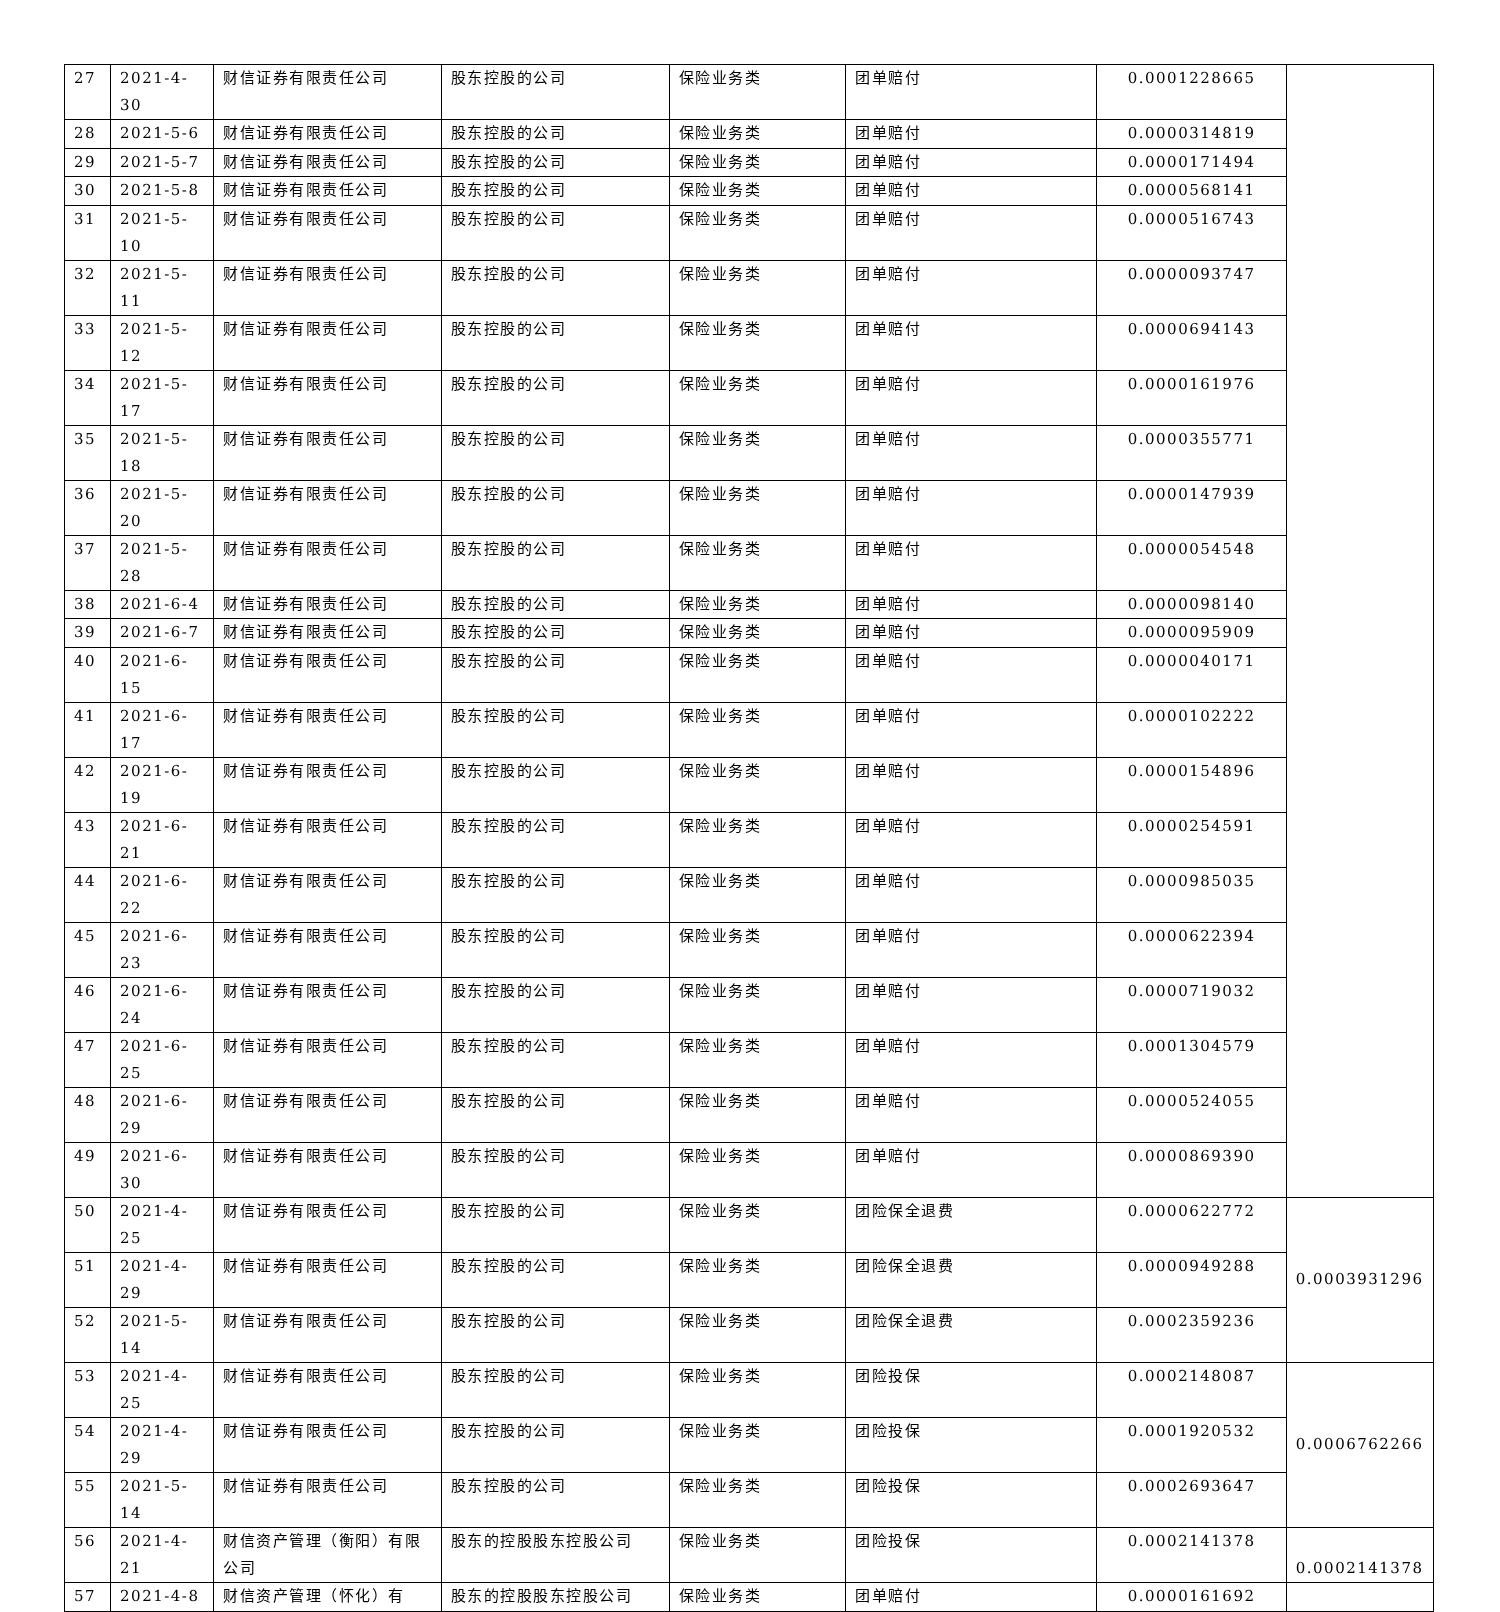| 27 | 2021-4-30 | 财信证券有限责任公司 | 股东控股的公司 | 保险业务类 | 团单赔付 | 0.0001228665 | |
| 28 | 2021-5-6 | 财信证券有限责任公司 | 股东控股的公司 | 保险业务类 | 团单赔付 | 0.0000314819 | |
| 29 | 2021-5-7 | 财信证券有限责任公司 | 股东控股的公司 | 保险业务类 | 团单赔付 | 0.0000171494 | |
| 30 | 2021-5-8 | 财信证券有限责任公司 | 股东控股的公司 | 保险业务类 | 团单赔付 | 0.0000568141 | |
| 31 | 2021-5-10 | 财信证券有限责任公司 | 股东控股的公司 | 保险业务类 | 团单赔付 | 0.0000516743 | |
| 32 | 2021-5-11 | 财信证券有限责任公司 | 股东控股的公司 | 保险业务类 | 团单赔付 | 0.0000093747 | |
| 33 | 2021-5-12 | 财信证券有限责任公司 | 股东控股的公司 | 保险业务类 | 团单赔付 | 0.0000694143 | |
| 34 | 2021-5-17 | 财信证券有限责任公司 | 股东控股的公司 | 保险业务类 | 团单赔付 | 0.0000161976 | |
| 35 | 2021-5-18 | 财信证券有限责任公司 | 股东控股的公司 | 保险业务类 | 团单赔付 | 0.0000355771 | |
| 36 | 2021-5-20 | 财信证券有限责任公司 | 股东控股的公司 | 保险业务类 | 团单赔付 | 0.0000147939 | |
| 37 | 2021-5-28 | 财信证券有限责任公司 | 股东控股的公司 | 保险业务类 | 团单赔付 | 0.0000054548 | |
| 38 | 2021-6-4 | 财信证券有限责任公司 | 股东控股的公司 | 保险业务类 | 团单赔付 | 0.0000098140 | |
| 39 | 2021-6-7 | 财信证券有限责任公司 | 股东控股的公司 | 保险业务类 | 团单赔付 | 0.0000095909 | |
| 40 | 2021-6-15 | 财信证券有限责任公司 | 股东控股的公司 | 保险业务类 | 团单赔付 | 0.0000040171 | |
| 41 | 2021-6-17 | 财信证券有限责任公司 | 股东控股的公司 | 保险业务类 | 团单赔付 | 0.0000102222 | |
| 42 | 2021-6-19 | 财信证券有限责任公司 | 股东控股的公司 | 保险业务类 | 团单赔付 | 0.0000154896 | |
| 43 | 2021-6-21 | 财信证券有限责任公司 | 股东控股的公司 | 保险业务类 | 团单赔付 | 0.0000254591 | |
| 44 | 2021-6-22 | 财信证券有限责任公司 | 股东控股的公司 | 保险业务类 | 团单赔付 | 0.0000985035 | |
| 45 | 2021-6-23 | 财信证券有限责任公司 | 股东控股的公司 | 保险业务类 | 团单赔付 | 0.0000622394 | |
| 46 | 2021-6-24 | 财信证券有限责任公司 | 股东控股的公司 | 保险业务类 | 团单赔付 | 0.0000719032 | |
| 47 | 2021-6-25 | 财信证券有限责任公司 | 股东控股的公司 | 保险业务类 | 团单赔付 | 0.0001304579 | |
| 48 | 2021-6-29 | 财信证券有限责任公司 | 股东控股的公司 | 保险业务类 | 团单赔付 | 0.0000524055 | |
| 49 | 2021-6-30 | 财信证券有限责任公司 | 股东控股的公司 | 保险业务类 | 团单赔付 | 0.0000869390 | |
| 50 | 2021-4-25 | 财信证券有限责任公司 | 股东控股的公司 | 保险业务类 | 团险保全退费 | 0.0000622772 | 0.0003931296 |
| 51 | 2021-4-29 | 财信证券有限责任公司 | 股东控股的公司 | 保险业务类 | 团险保全退费 | 0.0000949288 | |
| 52 | 2021-5-14 | 财信证券有限责任公司 | 股东控股的公司 | 保险业务类 | 团险保全退费 | 0.0002359236 | |
| 53 | 2021-4-25 | 财信证券有限责任公司 | 股东控股的公司 | 保险业务类 | 团险投保 | 0.0002148087 | 0.0006762266 |
| 54 | 2021-4-29 | 财信证券有限责任公司 | 股东控股的公司 | 保险业务类 | 团险投保 | 0.0001920532 | |
| 55 | 2021-5-14 | 财信证券有限责任公司 | 股东控股的公司 | 保险业务类 | 团险投保 | 0.0002693647 | |
| 56 | 2021-4-21 | 财信资产管理（衡阳）有限公司 | 股东的控股股东控股公司 | 保险业务类 | 团险投保 | 0.0002141378 | 0.0002141378 |
| 57 | 2021-4-8 | 财信资产管理（怀化）有 | 股东的控股股东控股公司 | 保险业务类 | 团单赔付 | 0.0000161692 | |